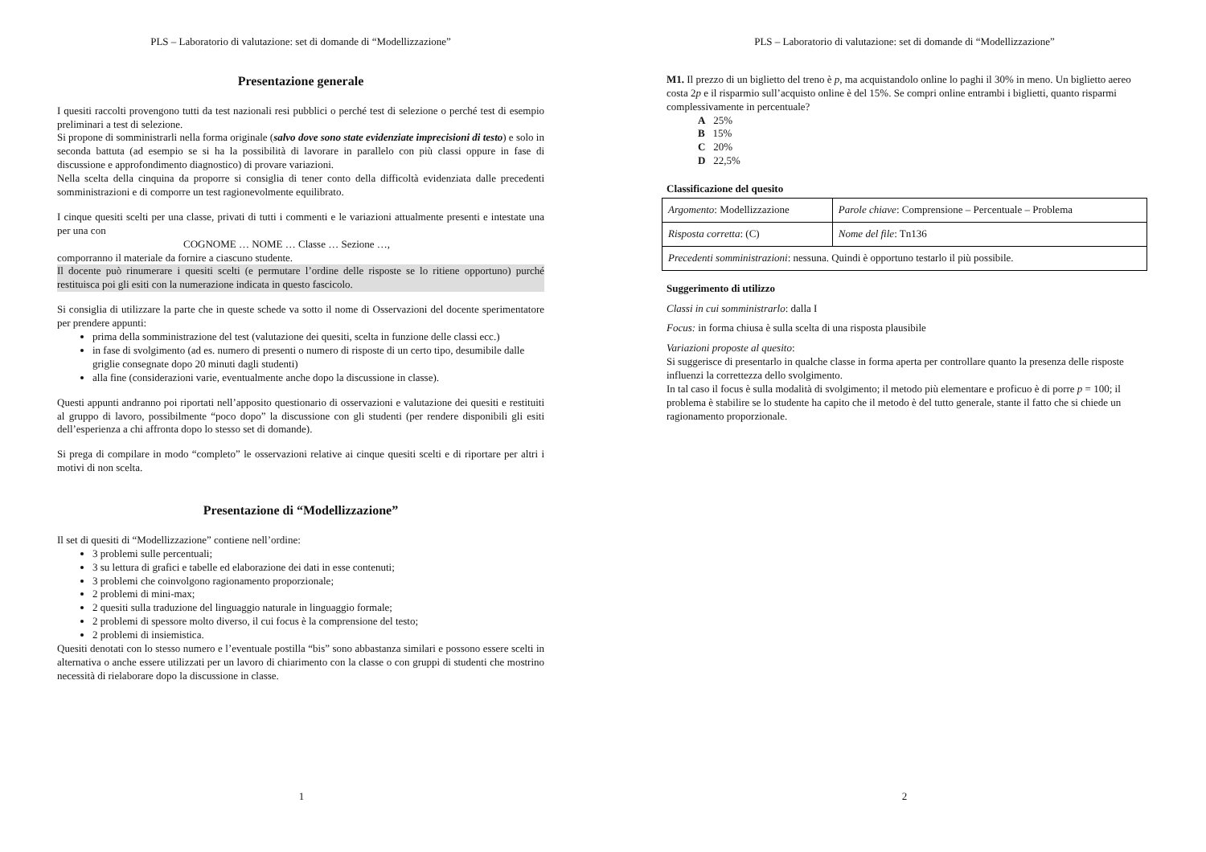PLS – Laboratorio di valutazione: set di domande di “Modellizzazione”
Presentazione generale
I quesiti raccolti provengono tutti da test nazionali resi pubblici o perché test di selezione o perché test di esempio preliminari a test di selezione.
Si propone di somministrarli nella forma originale (salvo dove sono state evidenziate imprecisioni di testo) e solo in seconda battuta (ad esempio se si ha la possibilità di lavorare in parallelo con più classi oppure in fase di discussione e approfondimento diagnostico) di provare variazioni.
Nella scelta della cinquina da proporre si consiglia di tener conto della difficoltà evidenziata dalle precedenti somministrazioni e di comporre un test ragionevolmente equilibrato.
I cinque quesiti scelti per una classe, privati di tutti i commenti e le variazioni attualmente presenti e intestate una per una con
COGNOME … NOME … Classe … Sezione …,
comporranno il materiale da fornire a ciascuno studente.
Il docente può rinumerare i quesiti scelti (e permutare l’ordine delle risposte se lo ritiene opportuno) purché restituisca poi gli esiti con la numerazione indicata in questo fascicolo.
Si consiglia di utilizzare la parte che in queste schede va sotto il nome di Osservazioni del docente sperimentatore per prendere appunti:
prima della somministrazione del test (valutazione dei quesiti, scelta in funzione delle classi ecc.)
in fase di svolgimento (ad es. numero di presenti o numero di risposte di un certo tipo, desumibile dalle griglie consegnate dopo 20 minuti dagli studenti)
alla fine (considerazioni varie, eventualmente anche dopo la discussione in classe).
Questi appunti andranno poi riportati nell’apposito questionario di osservazioni e valutazione dei quesiti e restituiti al gruppo di lavoro, possibilmente “poco dopo” la discussione con gli studenti (per rendere disponibili gli esiti dell’esperienza a chi affronta dopo lo stesso set di domande).
Si prega di compilare in modo “completo” le osservazioni relative ai cinque quesiti scelti e di riportare per altri i motivi di non scelta.
Presentazione di “Modellizzazione”
Il set di quesiti di “Modellizzazione” contiene nell’ordine:
3 problemi sulle percentuali;
3 su lettura di grafici e tabelle ed elaborazione dei dati in esse contenuti;
3 problemi che coinvolgono ragionamento proporzionale;
2 problemi di mini-max;
2 quesiti sulla traduzione del linguaggio naturale in linguaggio formale;
2 problemi di spessore molto diverso, il cui focus è la comprensione del testo;
2 problemi di insiemistica.
Quesiti denotati con lo stesso numero e l’eventuale postilla “bis” sono abbastanza similari e possono essere scelti in alternativa o anche essere utilizzati per un lavoro di chiarimento con la classe o con gruppi di studenti che mostrino necessità di rielaborare dopo la discussione in classe.
1
PLS – Laboratorio di valutazione: set di domande di “Modellizzazione”
M1. Il prezzo di un biglietto del treno è p, ma acquistandolo online lo paghi il 30% in meno. Un biglietto aereo costa 2p e il risparmio sull’acquisto online è del 15%. Se compri online entrambi i biglietti, quanto risparmi complessivamente in percentuale?
A 25%
B 15%
C 20%
D 22,5%
Classificazione del quesito
| Argomento : Modellizzazione | Parole chiave : Comprensione – Percentuale – Problema |
| Risposta corretta : (C) | Nome del file : Tn136 |
| Precedenti somministrazioni : nessuna. Quindi è opportuno testarlo il più possibile. | |
Suggerimento di utilizzo
Classi in cui somministrarlo: dalla I
Focus: in forma chiusa è sulla scelta di una risposta plausibile
Variazioni proposte al quesito:
Si suggerisce di presentarlo in qualche classe in forma aperta per controllare quanto la presenza delle risposte influenzi la correttezza dello svolgimento.
In tal caso il focus è sulla modalità di svolgimento; il metodo più elementare e proficuo è di porre p = 100; il problema è stabilire se lo studente ha capito che il metodo è del tutto generale, stante il fatto che si chiede un ragionamento proporzionale.
2